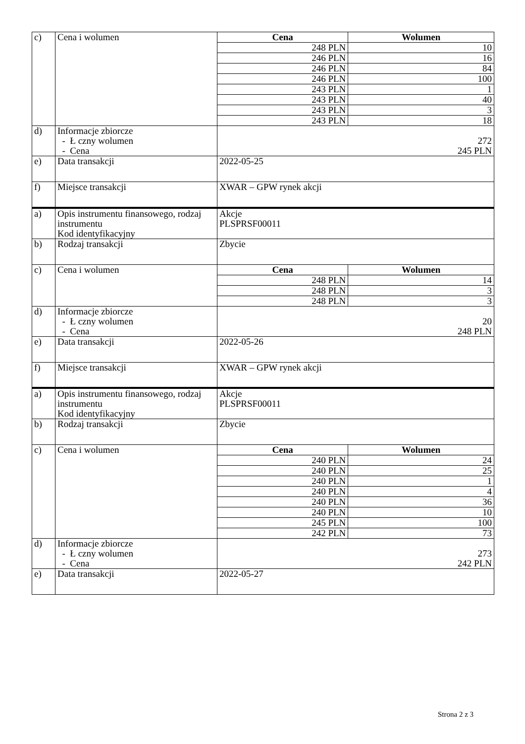| c) | Cena i wolumen | Cena | Wolumen |
| | | 248 PLN | 10 |
| | | 246 PLN | 16 |
| | | 246 PLN | 84 |
| | | 246 PLN | 100 |
| | | 243 PLN | 1 |
| | | 243 PLN | 40 |
| | | 243 PLN | 3 |
| | | 243 PLN | 18 |
| d) | Informacje zbiorcze - Ł czny wolumen - Cena | 272 245 PLN | |
| e) | Data transakcji | 2022-05-25 | |
| f) | Miejsce transakcji | XWAR – GPW rynek akcji | |
| a) | Opis instrumentu finansowego, rodzaj instrumentu Kod identyfikacyjny | Akcje PLSPRSF00011 | |
| b) | Rodzaj transakcji | Zbycie | |
| c) | Cena i wolumen | Cena | Wolumen |
| | | 248 PLN | 14 |
| | | 248 PLN | 3 |
| | | 248 PLN | 3 |
| d) | Informacje zbiorcze - Ł czny wolumen - Cena | 20 248 PLN | |
| e) | Data transakcji | 2022-05-26 | |
| f) | Miejsce transakcji | XWAR – GPW rynek akcji | |
| a) | Opis instrumentu finansowego, rodzaj instrumentu Kod identyfikacyjny | Akcje PLSPRSF00011 | |
| b) | Rodzaj transakcji | Zbycie | |
| c) | Cena i wolumen | Cena | Wolumen |
| | | 240 PLN | 24 |
| | | 240 PLN | 25 |
| | | 240 PLN | 1 |
| | | 240 PLN | 4 |
| | | 240 PLN | 36 |
| | | 240 PLN | 10 |
| | | 245 PLN | 100 |
| | | 242 PLN | 73 |
| d) | Informacje zbiorcze - Ł czny wolumen - Cena | 273 242 PLN | |
| e) | Data transakcji | 2022-05-27 | |
Strona 2 z 3